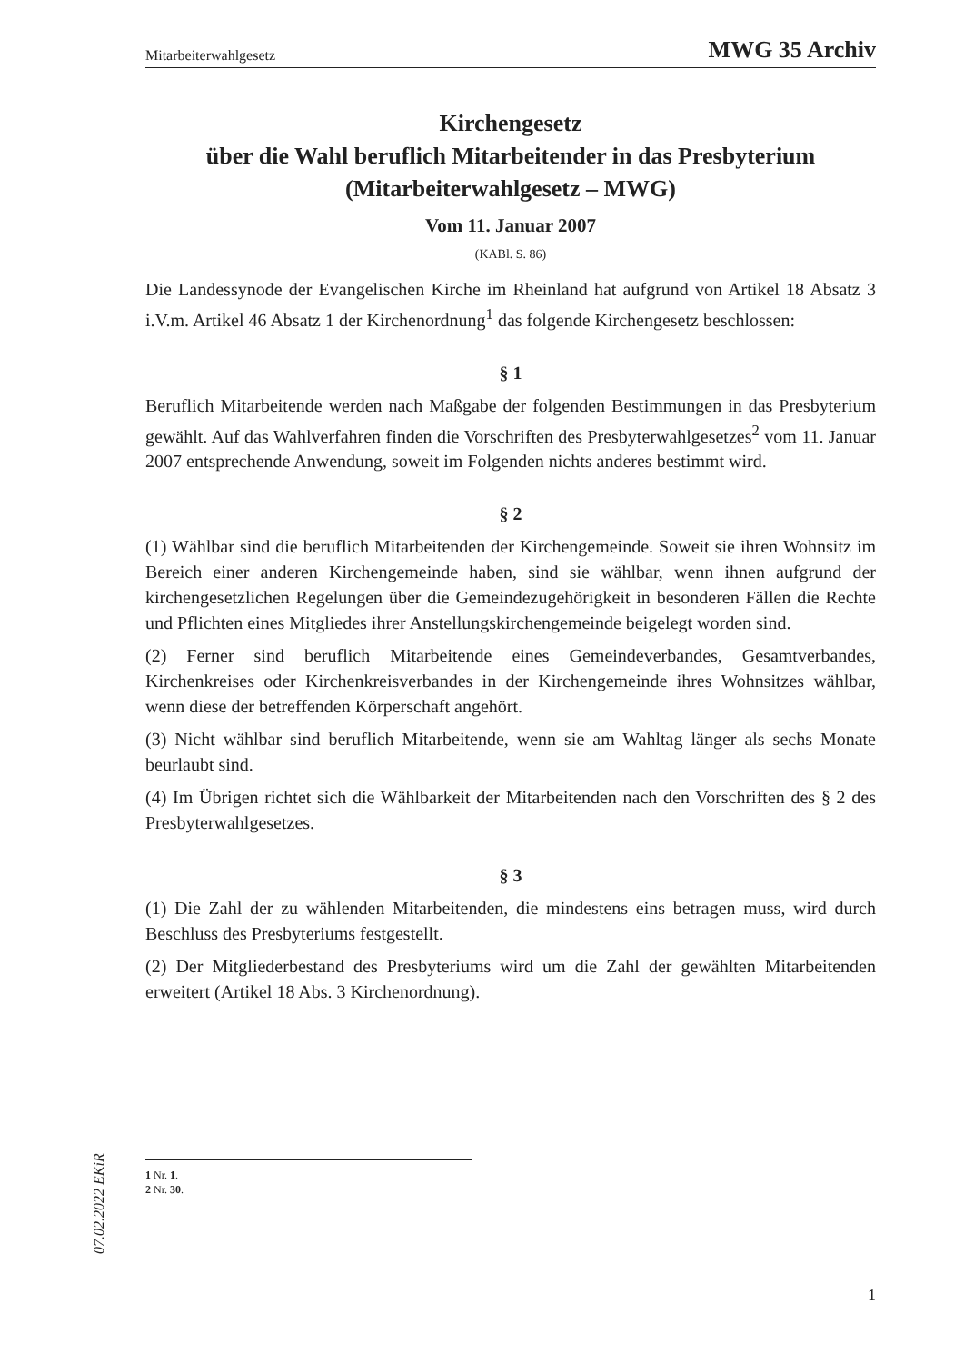Mitarbeiterwahlgesetz MWG 35 Archiv
Kirchengesetz
über die Wahl beruflich Mitarbeitender in das Presbyterium
(Mitarbeiterwahlgesetz – MWG)
Vom 11. Januar 2007
(KABl. S. 86)
Die Landessynode der Evangelischen Kirche im Rheinland hat aufgrund von Artikel 18 Absatz 3 i.V.m. Artikel 46 Absatz 1 der Kirchenordnung<sup>1</sup> das folgende Kirchengesetz beschlossen:
§ 1
Beruflich Mitarbeitende werden nach Maßgabe der folgenden Bestimmungen in das Presbyterium gewählt. Auf das Wahlverfahren finden die Vorschriften des Presbyterwahlgesetzes<sup>2</sup> vom 11. Januar 2007 entsprechende Anwendung, soweit im Folgenden nichts anderes bestimmt wird.
§ 2
(1) Wählbar sind die beruflich Mitarbeitenden der Kirchengemeinde. Soweit sie ihren Wohnsitz im Bereich einer anderen Kirchengemeinde haben, sind sie wählbar, wenn ihnen aufgrund der kirchengesetzlichen Regelungen über die Gemeindezugehörigkeit in besonderen Fällen die Rechte und Pflichten eines Mitgliedes ihrer Anstellungskirchengemeinde beigelegt worden sind.
(2) Ferner sind beruflich Mitarbeitende eines Gemeindeverbandes, Gesamtverbandes, Kirchenkreises oder Kirchenkreisverbandes in der Kirchengemeinde ihres Wohnsitzes wählbar, wenn diese der betreffenden Körperschaft angehört.
(3) Nicht wählbar sind beruflich Mitarbeitende, wenn sie am Wahltag länger als sechs Monate beurlaubt sind.
(4) Im Übrigen richtet sich die Wählbarkeit der Mitarbeitenden nach den Vorschriften des § 2 des Presbyterwahlgesetzes.
§ 3
(1) Die Zahl der zu wählenden Mitarbeitenden, die mindestens eins betragen muss, wird durch Beschluss des Presbyteriums festgestellt.
(2) Der Mitgliederbestand des Presbyteriums wird um die Zahl der gewählten Mitarbeitenden erweitert (Artikel 18 Abs. 3 Kirchenordnung).
1 Nr. 1.
2 Nr. 30.
07.02.2022 EKiR
1